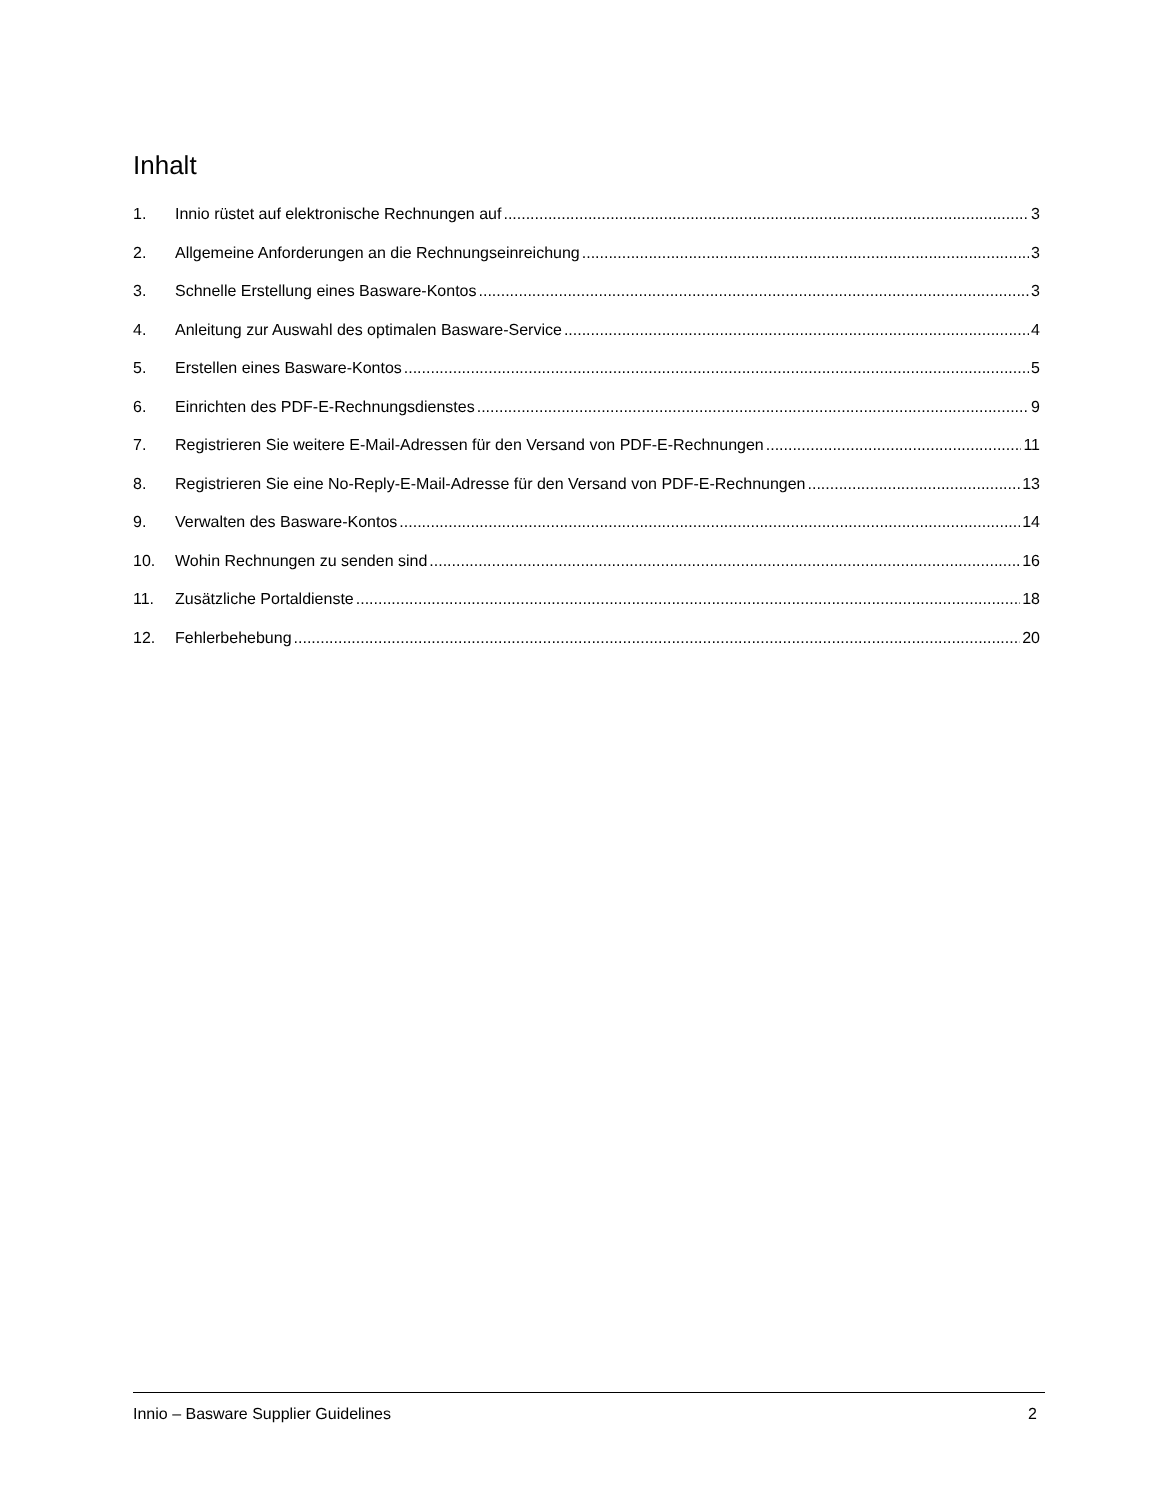Inhalt
1. Innio rüstet auf elektronische Rechnungen auf 3
2. Allgemeine Anforderungen an die Rechnungseinreichung 3
3. Schnelle Erstellung eines Basware-Kontos 3
4. Anleitung zur Auswahl des optimalen Basware-Service 4
5. Erstellen eines Basware-Kontos 5
6. Einrichten des PDF-E-Rechnungsdienstes 9
7. Registrieren Sie weitere E-Mail-Adressen für den Versand von PDF-E-Rechnungen 11
8. Registrieren Sie eine No-Reply-E-Mail-Adresse für den Versand von PDF-E-Rechnungen 13
9. Verwalten des Basware-Kontos 14
10. Wohin Rechnungen zu senden sind 16
11. Zusätzliche Portaldienste 18
12. Fehlerbehebung 20
Innio – Basware Supplier Guidelines 2